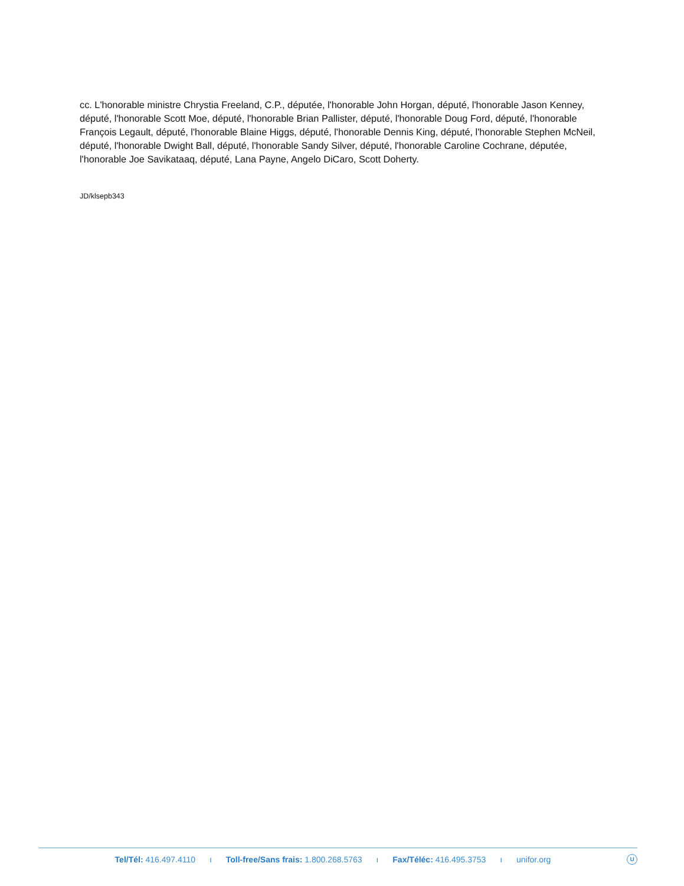cc. L'honorable ministre Chrystia Freeland, C.P., députée, l'honorable John Horgan, député, l'honorable Jason Kenney, député, l'honorable Scott Moe, député, l'honorable Brian Pallister, député, l'honorable Doug Ford, député, l'honorable François Legault, député, l'honorable Blaine Higgs, député, l'honorable Dennis King, député, l'honorable Stephen McNeil, député, l'honorable Dwight Ball, député, l'honorable Sandy Silver, député, l'honorable Caroline Cochrane, députée, l'honorable Joe Savikataaq, député, Lana Payne, Angelo DiCaro, Scott Doherty.
JD/klsepb343
Tel/Tél: 416.497.4110 ı Toll-free/Sans frais: 1.800.268.5763 ı Fax/Téléc: 416.495.3753 ı unifor.org
U